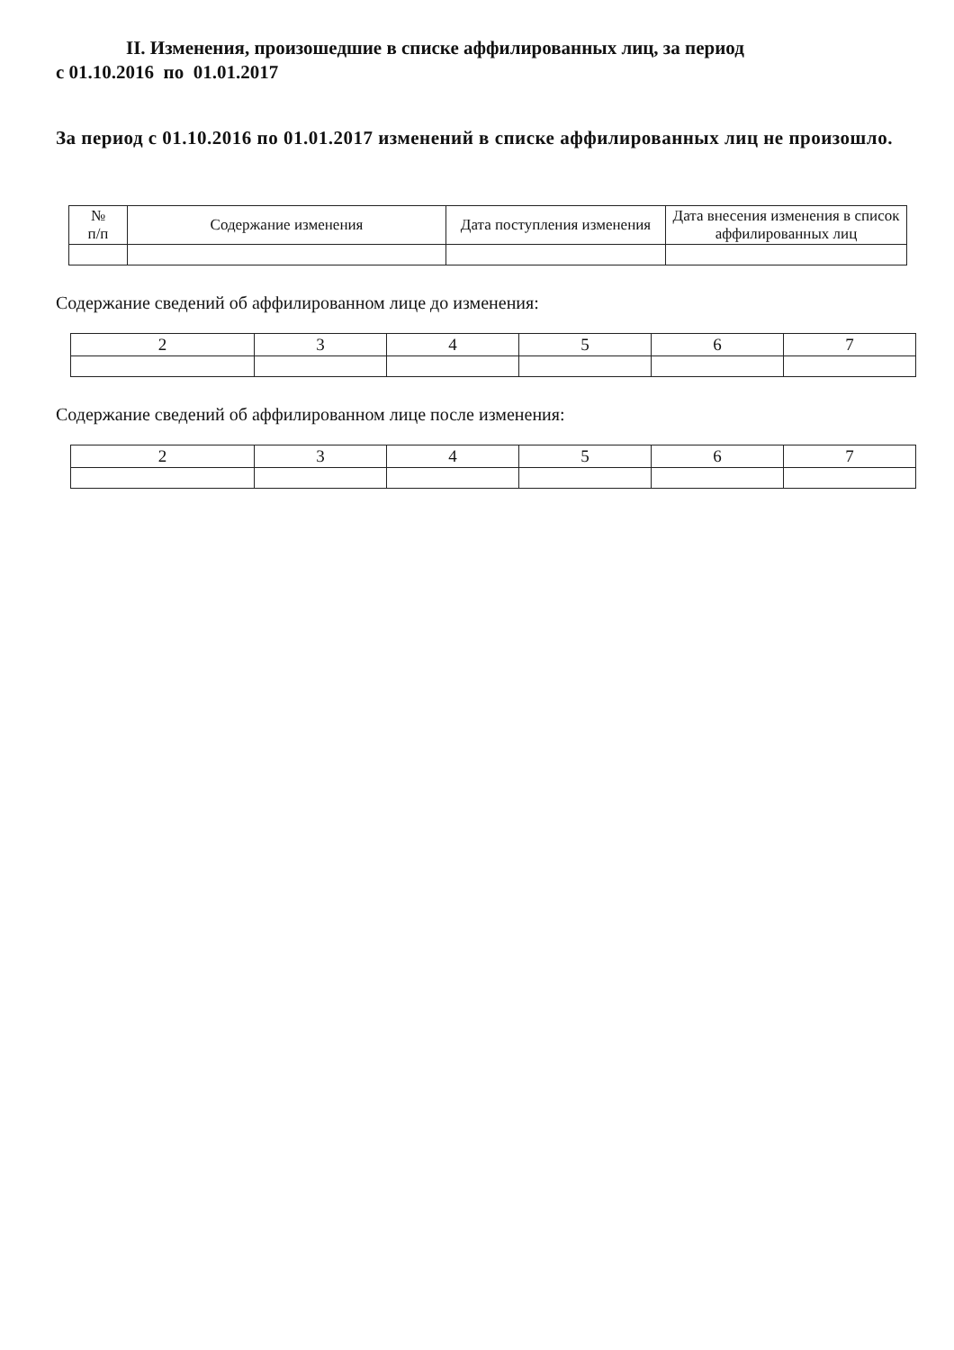II. Изменения, произошедшие в списке аффилированных лиц, за период
с 01.10.2016 по 01.01.2017
За период с 01.10.2016 по 01.01.2017 изменений в списке аффилированных лиц не произошло.
| № п/п | Содержание изменения | Дата поступления изменения | Дата внесения изменения в список аффилированных лиц |
| --- | --- | --- | --- |
Содержание сведений об аффилированном лице до изменения:
| 2 | 3 | 4 | 5 | 6 | 7 |
| --- | --- | --- | --- | --- | --- |
Содержание сведений об аффилированном лице после изменения:
| 2 | 3 | 4 | 5 | 6 | 7 |
| --- | --- | --- | --- | --- | --- |